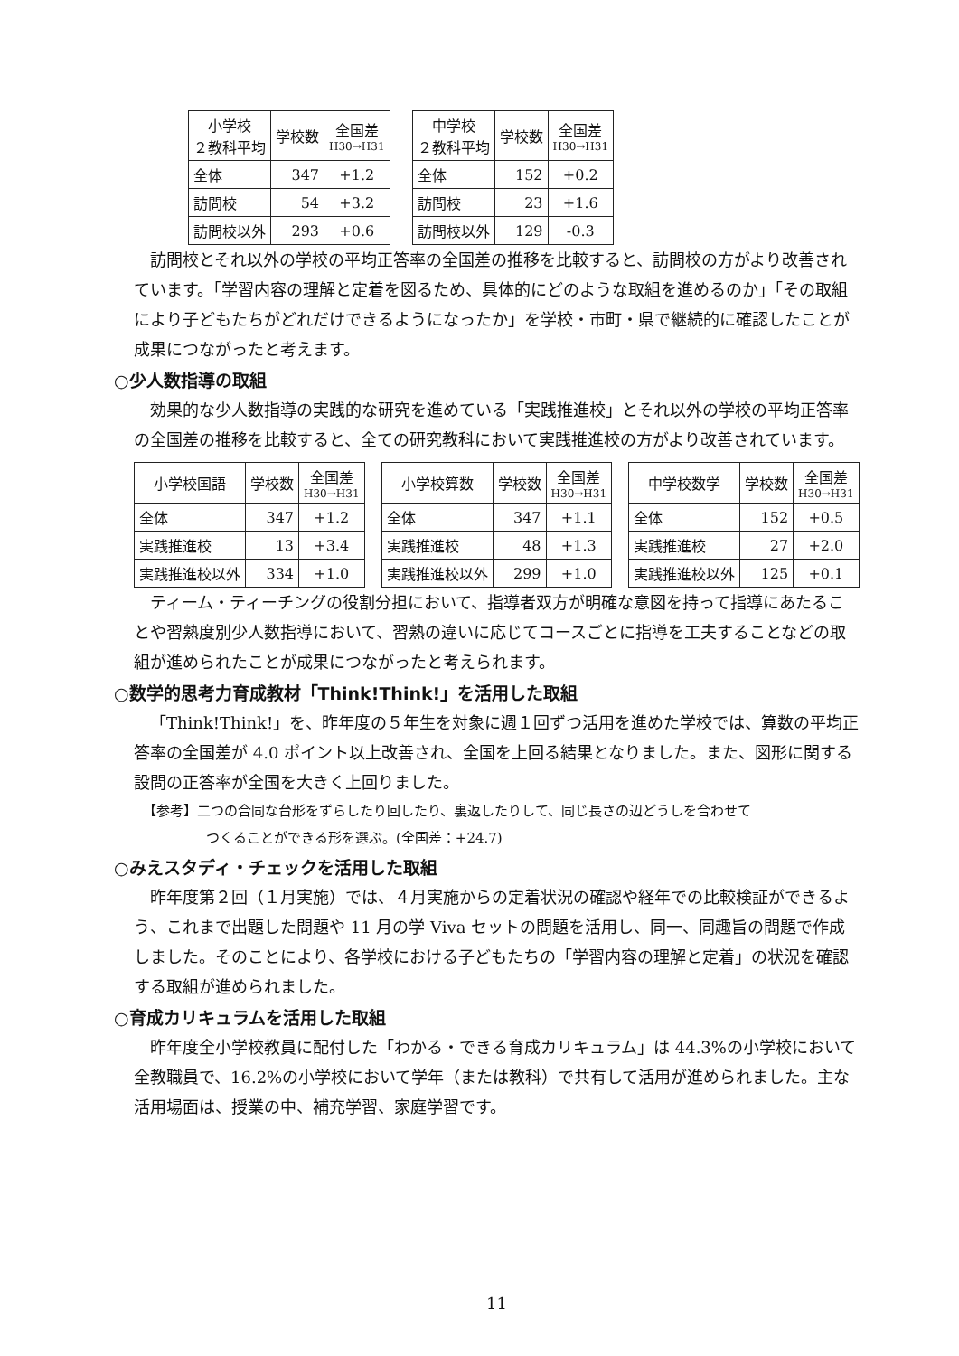| 小学校 ２教科平均 | 学校数 | 全国差 H30→H31 |
| --- | --- | --- |
| 全体 | 347 | +1.2 |
| 訪問校 | 54 | +3.2 |
| 訪問校以外 | 293 | +0.6 |
| 中学校 ２教科平均 | 学校数 | 全国差 H30→H31 |
| --- | --- | --- |
| 全体 | 152 | +0.2 |
| 訪問校 | 23 | +1.6 |
| 訪問校以外 | 129 | -0.3 |
訪問校とそれ以外の学校の平均正答率の全国差の推移を比較すると、訪問校の方がより改善されています。「学習内容の理解と定着を図るため、具体的にどのような取組を進めるのか」「その取組により子どもたちがどれだけできるようになったか」を学校・市町・県で継続的に確認したことが成果につながったと考えます。
○少人数指導の取組
効果的な少人数指導の実践的な研究を進めている「実践推進校」とそれ以外の学校の平均正答率の全国差の推移を比較すると、全ての研究教科において実践推進校の方がより改善されています。
| 小学校国語 | 学校数 | 全国差 H30→H31 |
| --- | --- | --- |
| 全体 | 347 | +1.2 |
| 実践推進校 | 13 | +3.4 |
| 実践推進校以外 | 334 | +1.0 |
| 小学校算数 | 学校数 | 全国差 H30→H31 |
| --- | --- | --- |
| 全体 | 347 | +1.1 |
| 実践推進校 | 48 | +1.3 |
| 実践推進校以外 | 299 | +1.0 |
| 中学校数学 | 学校数 | 全国差 H30→H31 |
| --- | --- | --- |
| 全体 | 152 | +0.5 |
| 実践推進校 | 27 | +2.0 |
| 実践推進校以外 | 125 | +0.1 |
ティーム・ティーチングの役割分担において、指導者双方が明確な意図を持って指導にあたることや習熟度別少人数指導において、習熟の違いに応じてコースごとに指導を工夫することなどの取組が進められたことが成果につながったと考えられます。
○数学的思考力育成教材「Think!Think!」を活用した取組
「Think!Think!」を、昨年度の５年生を対象に週１回ずつ活用を進めた学校では、算数の平均正答率の全国差が 4.0 ポイント以上改善され、全国を上回る結果となりました。また、図形に関する設問の正答率が全国を大きく上回りました。
【参考】二つの合同な台形をずらしたり回したり、裏返したりして、同じ長さの辺どうしを合わせて
つくることができる形を選ぶ。(全国差：+24.7)
○みえスタディ・チェックを活用した取組
昨年度第２回（１月実施）では、４月実施からの定着状況の確認や経年での比較検証ができるよう、これまで出題した問題や 11 月の学 Viva セットの問題を活用し、同一、同趣旨の問題で作成しました。そのことにより、各学校における子どもたちの「学習内容の理解と定着」の状況を確認する取組が進められました。
○育成カリキュラムを活用した取組
昨年度全小学校教員に配付した「わかる・できる育成カリキュラム」は 44.3%の小学校において全教職員で、16.2%の小学校において学年（または教科）で共有して活用が進められました。主な活用場面は、授業の中、補充学習、家庭学習です。
11